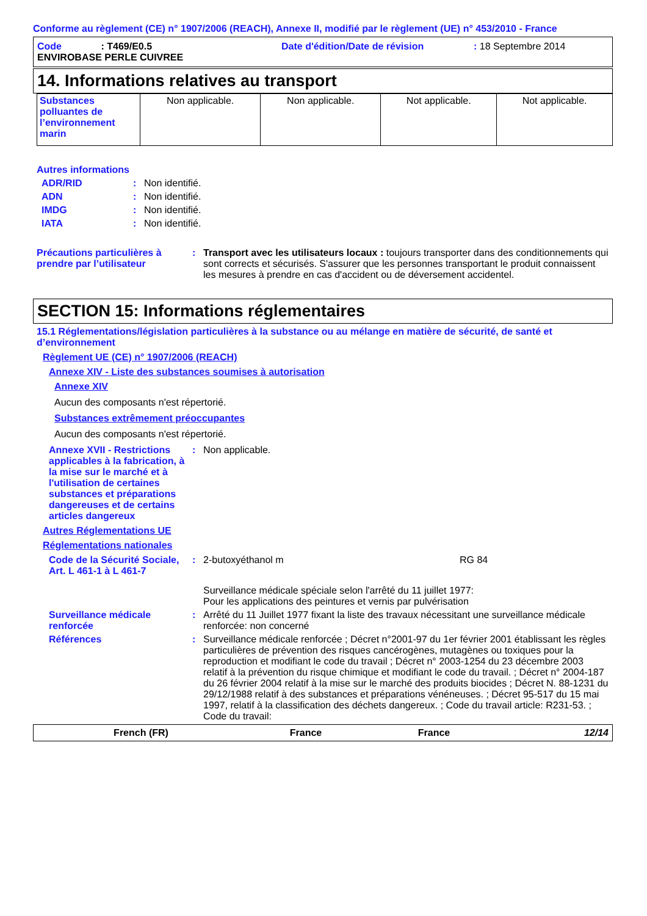Conforme au règlement (CE) n° 1907/2006 (REACH), Annexe II, modifié par le règlement (UE) n° 453/2010 - France
Code : T469/E0.5
Date d'édition/Date de révision
: 18 Septembre 2014
ENVIROBASE PERLE CUIVREE
14. Informations relatives au transport
| Substances polluantes de l’environnement marin | Non applicable. | Non applicable. | Not applicable. | Not applicable. |
Autres informations
ADR/RID: Non identifié.
ADN: Non identifié.
IMDG: Non identifié.
IATA: Non identifié.
Précautions particulières à prendre par l’utilisateur: Transport avec les utilisateurs locaux : toujours transporter dans des conditionnements qui sont corrects et sécurisés. S'assurer que les personnes transportant le produit connaissent les mesures à prendre en cas d'accident ou de déversement accidentel.
SECTION 15: Informations réglementaires
15.1 Réglementations/législation particulières à la substance ou au mélange en matière de sécurité, de santé et d’environnement
Règlement UE (CE) n° 1907/2006 (REACH)
Annexe XIV - Liste des substances soumises à autorisation
Annexe XIV
Aucun des composants n'est répertorié.
Substances extrêmement préoccupantes
Aucun des composants n'est répertorié.
Annexe XVII - Restrictions applicables à la fabrication, à la mise sur le marché et à l'utilisation de certaines substances et préparations dangereuses et de certains articles dangereux: Non applicable.
Autres Réglementations UE
Réglementations nationales
Code de la Sécurité Sociale, Art. L 461-1 à L 461-7: 2-butoxyéthanol m RG 84
Surveillance médicale spéciale selon l'arrêté du 11 juillet 1977:
Pour les applications des peintures et vernis par pulvérisation
Surveillance médicale renforcée: Arrêté du 11 Juillet 1977 fixant la liste des travaux nécessitant une surveillance médicale renforcée: non concerné
Références: Surveillance médicale renforcée ; Décret n°2001-97 du 1er février 2001 établissant les règles particulières de prévention des risques cancérogènes, mutagènes ou toxiques pour la reproduction et modifiant le code du travail ; Décret n° 2003-1254 du 23 décembre 2003 relatif à la prévention du risque chimique et modifiant le code du travail. ; Décret n° 2004-187 du 26 février 2004 relatif à la mise sur le marché des produits biocides ; Décret N. 88-1231 du 29/12/1988 relatif à des substances et préparations vénéneuses. ; Décret 95-517 du 15 mai 1997, relatif à la classification des déchets dangereux. ; Code du travail article: R231-53. ; Code du travail:
French (FR) France France 12/14